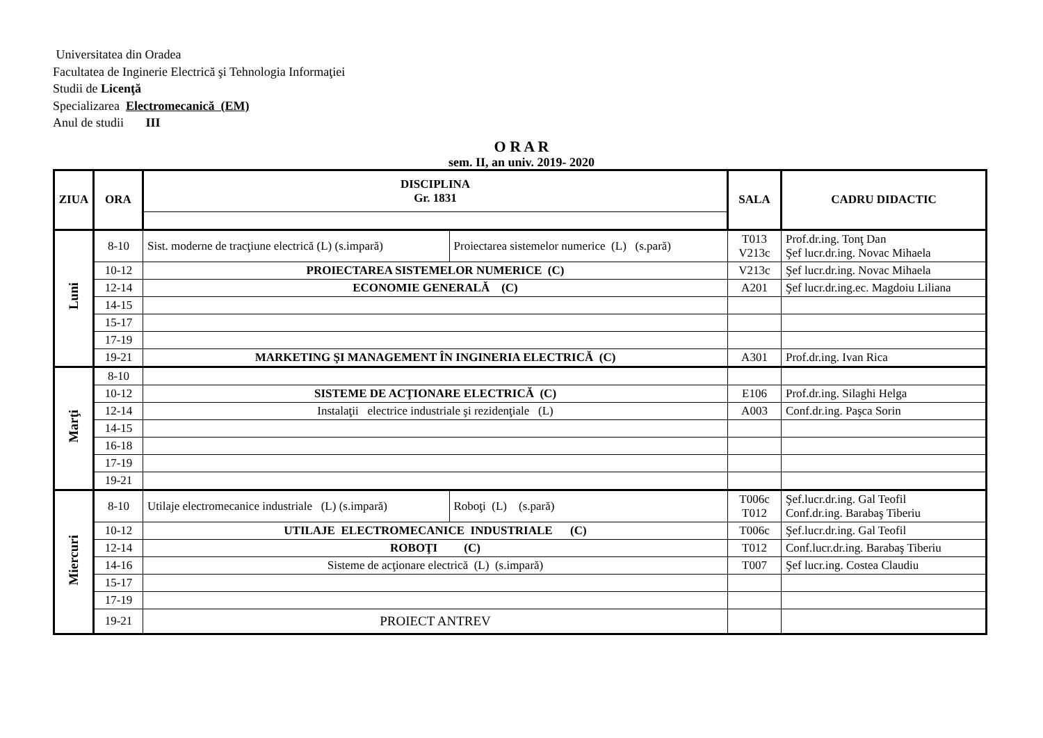Universitatea din Oradea
Facultatea de Inginerie Electrică şi Tehnologia Informaţiei
Studii de Licenţă
Specializarea Electromecanică (EM)
Anul de studii III
O R A R
sem. II, an univ. 2019- 2020
| ZIUA | ORA | DISCIPLINA Gr. 1831 | | SALA | CADRU DIDACTIC |
| --- | --- | --- | --- | --- | --- |
| Luni | 8-10 | Sist. moderne de tracţiune electrică (L) (s.impară) | Proiectarea sistemelor numerice (L) (s.pară) | T013 V213c | Prof.dr.ing. Tonţ Dan Şef lucr.dr.ing. Novac Mihaela |
| | 10-12 | PROIECTAREA SISTEMELOR NUMERICE (C) | | V213c | Şef lucr.dr.ing. Novac Mihaela |
| | 12-14 | ECONOMIE GENERALĂ (C) | | A201 | Şef lucr.dr.ing.ec. Magdoiu Liliana |
| | 14-15 | | | | |
| | 15-17 | | | | |
| | 17-19 | | | | |
| | 19-21 | MARKETING ŞI MANAGEMENT ÎN INGINERIA ELECTRICĂ (C) | | A301 | Prof.dr.ing. Ivan Rica |
| Marţi | 8-10 | | | | |
| | 10-12 | SISTEME DE ACŢIONARE ELECTRICĂ (C) | | E106 | Prof.dr.ing. Silaghi Helga |
| | 12-14 | Instalaţii electrice industriale şi rezidenţiale (L) | | A003 | Conf.dr.ing. Paşca Sorin |
| | 14-15 | | | | |
| | 16-18 | | | | |
| | 17-19 | | | | |
| | 19-21 | | | | |
| Miercuri | 8-10 | Utilaje electromecanice industriale (L) (s.impară) | Roboţi (L) (s.pară) | T006c T012 | Şef.lucr.dr.ing. Gal Teofil Conf.dr.ing. Barabaş Tiberiu |
| | 10-12 | UTILAJE ELECTROMECANICE INDUSTRIALE (C) | | T006c | Şef.lucr.dr.ing. Gal Teofil |
| | 12-14 | ROBOŢI (C) | | T012 | Conf.lucr.dr.ing. Barabaş Tiberiu |
| | 14-16 | Sisteme de acţionare electrică (L) (s.impară) | | T007 | Şef lucr.ing. Costea Claudiu |
| | 15-17 | | | | |
| | 17-19 | | | | |
| | 19-21 | PROIECT ANTREV | | | |